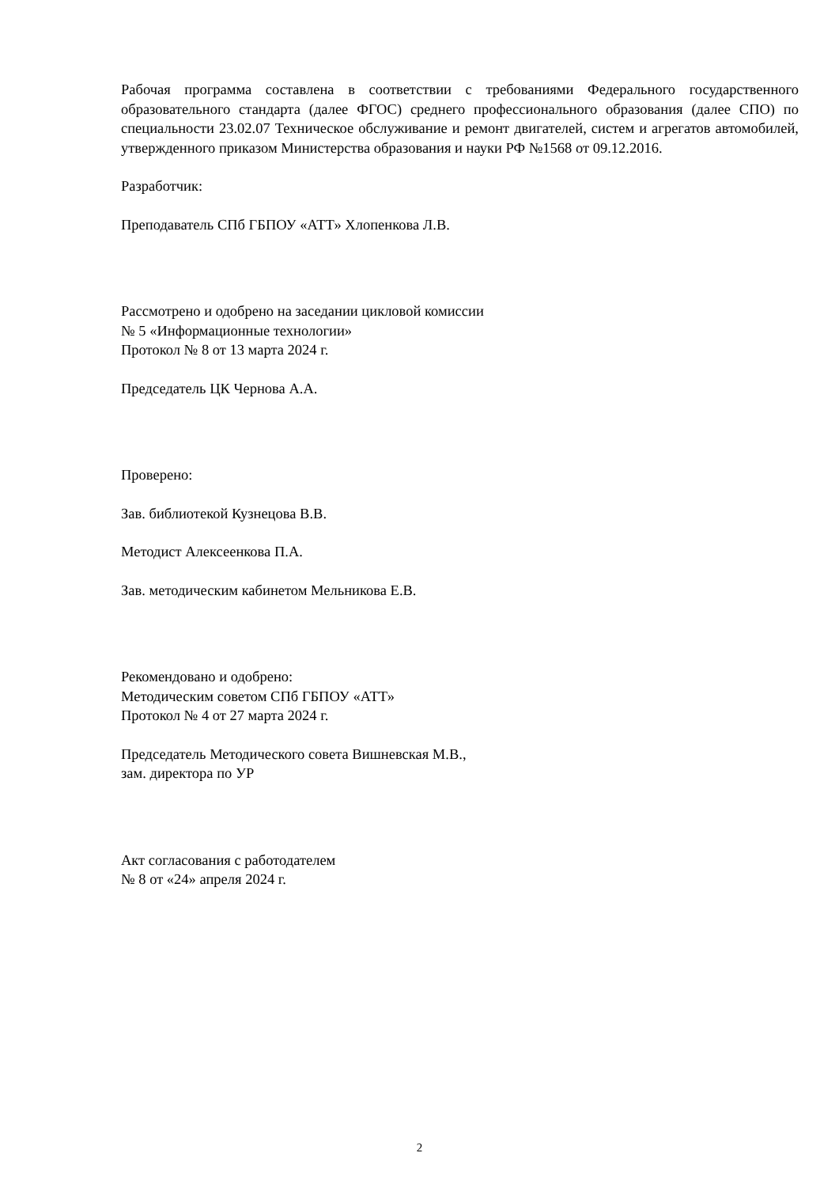Рабочая программа составлена в соответствии с требованиями Федерального государственного образовательного стандарта (далее ФГОС) среднего профессионального образования (далее СПО) по специальности 23.02.07 Техническое обслуживание и ремонт двигателей, систем и агрегатов автомобилей, утвержденного приказом Министерства образования и науки РФ №1568 от 09.12.2016.
Разработчик:
Преподаватель СПб ГБПОУ «АТТ» Хлопенкова Л.В.
Рассмотрено и одобрено на заседании цикловой комиссии
№ 5 «Информационные технологии»
Протокол № 8 от 13 марта 2024 г.
Председатель ЦК Чернова А.А.
Проверено:
Зав. библиотекой Кузнецова В.В.
Методист Алексеенкова П.А.
Зав. методическим кабинетом Мельникова Е.В.
Рекомендовано и одобрено:
Методическим советом СПб ГБПОУ «АТТ»
Протокол № 4 от 27 марта 2024 г.
Председатель Методического совета Вишневская М.В.,
зам. директора по УР
Акт согласования с работодателем
№ 8 от «24» апреля 2024 г.
2